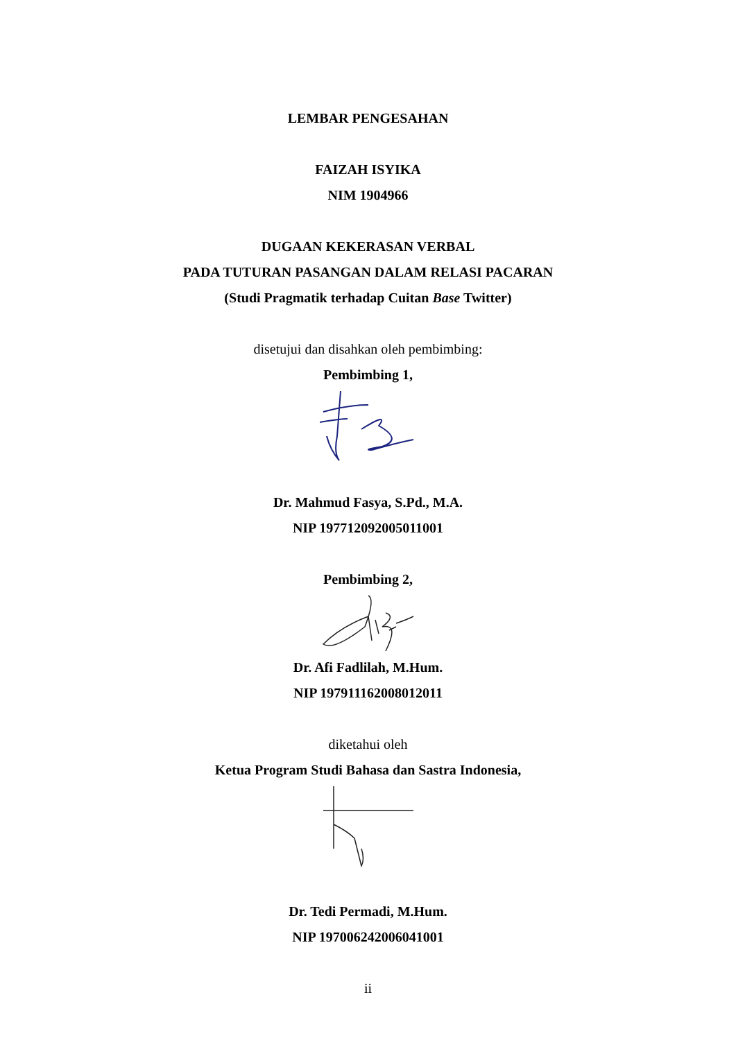LEMBAR PENGESAHAN
FAIZAH ISYIKA
NIM 1904966
DUGAAN KEKERASAN VERBAL
PADA TUTURAN PASANGAN DALAM RELASI PACARAN
(Studi Pragmatik terhadap Cuitan Base Twitter)
disetujui dan disahkan oleh pembimbing:
Pembimbing 1,
Dr. Mahmud Fasya, S.Pd., M.A.
NIP 197712092005011001
Pembimbing 2,
Dr. Afi Fadlilah, M.Hum.
NIP 197911162008012011
diketahui oleh
Ketua Program Studi Bahasa dan Sastra Indonesia,
Dr. Tedi Permadi, M.Hum.
NIP 197006242006041001
ii